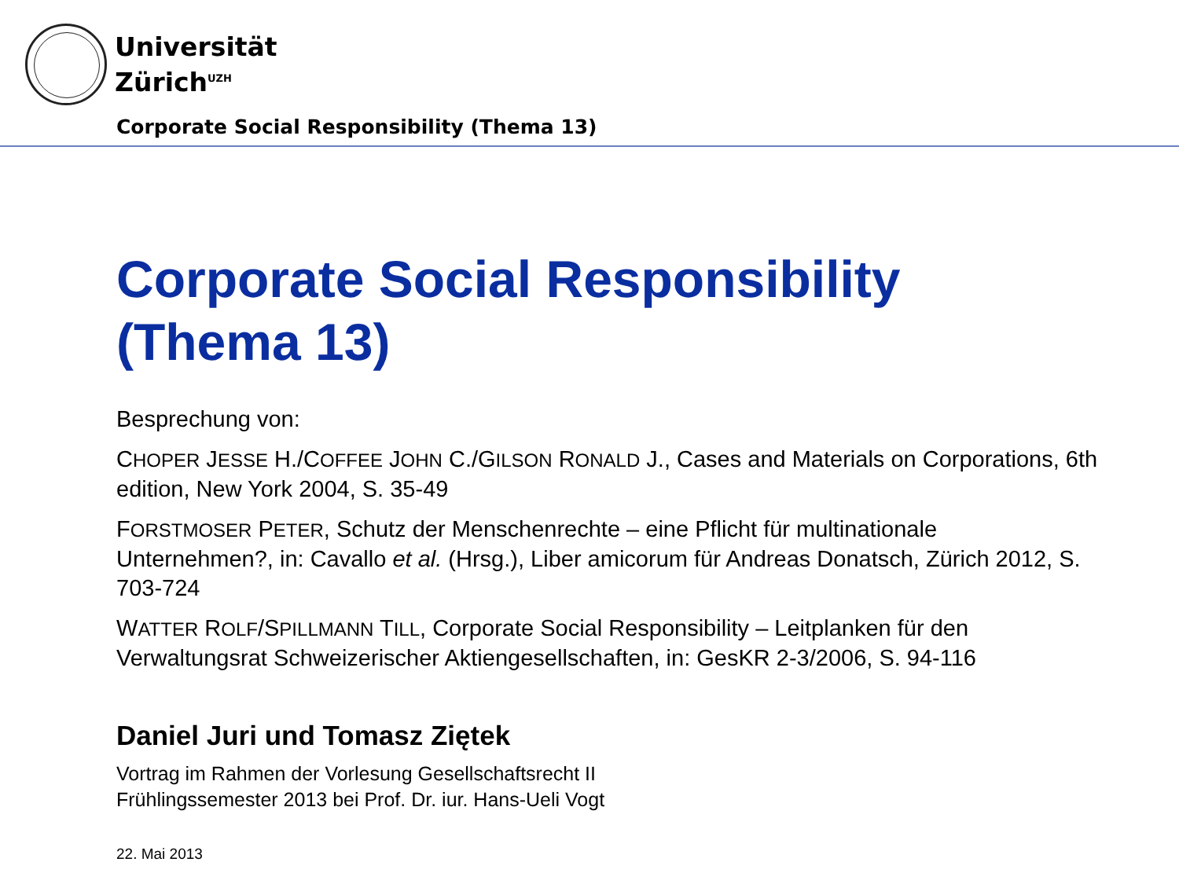Universität
Zürich<sup>UZH</sup>
Corporate Social Responsibility (Thema 13)
Corporate Social Responsibility (Thema 13)
Besprechung von:
CHOPER JESSE H./COFFEE JOHN C./GILSON RONALD J., Cases and Materials on Corporations, 6th edition, New York 2004, S. 35-49
FORSTMOSER PETER, Schutz der Menschenrechte – eine Pflicht für multinationale Unternehmen?, in: Cavallo et al. (Hrsg.), Liber amicorum für Andreas Donatsch, Zürich 2012, S. 703-724
WATTER ROLF/SPILLMANN TILL, Corporate Social Responsibility – Leitplanken für den Verwaltungsrat Schweizerischer Aktiengesellschaften, in: GesKR 2-3/2006, S. 94-116
Daniel Juri und Tomasz Ziętek
Vortrag im Rahmen der Vorlesung Gesellschaftsrecht II
Frühlingssemester 2013 bei Prof. Dr. iur. Hans-Ueli Vogt
22. Mai 2013